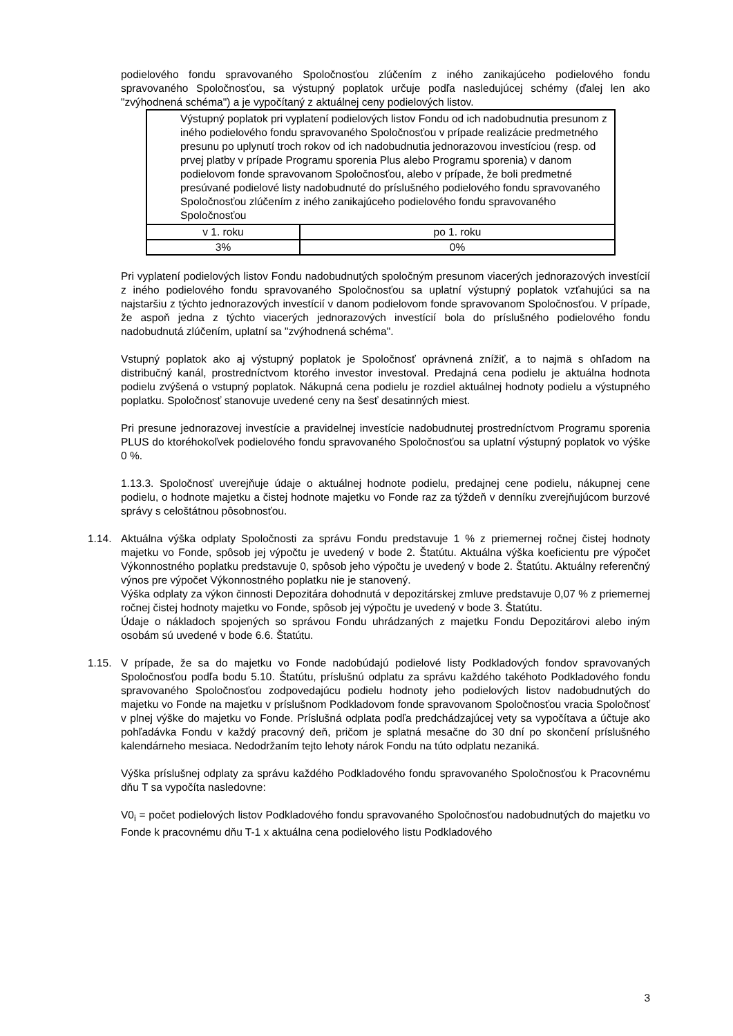podielového fondu spravovaného Spoločnosťou zlúčením z iného zanikajúceho podielového fondu spravovaného Spoločnosťou, sa výstupný poplatok určuje podľa nasledujúcej schémy (ďalej len ako "zvýhodnená schéma") a je vypočítaný z aktuálnej ceny podielových listov.
| Výstupný poplatok pri vyplatení podielových listov Fondu od ich nadobudnutia presunom z iného podielového fondu spravovaného Spoločnosťou v prípade realizácie predmetného presunu po uplynutí troch rokov od ich nadobudnutia jednorazovou investíciou (resp. od prvej platby v prípade Programu sporenia Plus alebo Programu sporenia) v danom podielovom fonde spravovanom Spoločnosťou, alebo v prípade, že boli predmetné presúvané podielové listy nadobudnuté do príslušného podielového fondu spravovaného Spoločnosťou zlúčením z iného zanikajúceho podielového fondu spravovaného Spoločnosťou | |
| v 1. roku | po 1. roku |
| 3% | 0% |
Pri vyplatení podielových listov Fondu nadobudnutých spoločným presunom viacerých jednorazových investícií z iného podielového fondu spravovaného Spoločnosťou sa uplatní výstupný poplatok vzťahujúci sa na najstaršiu z týchto jednorazových investícií v danom podielovom fonde spravovanom Spoločnosťou. V prípade, že aspoň jedna z týchto viacerých jednorazových investícií bola do príslušného podielového fondu nadobudnutá zlúčením, uplatní sa "zvýhodnená schéma".
Vstupný poplatok ako aj výstupný poplatok je Spoločnosť oprávnená znížiť, a to najmä s ohľadom na distribučný kanál, prostredníctvom ktorého investor investoval. Predajná cena podielu je aktuálna hodnota podielu zvýšená o vstupný poplatok. Nákupná cena podielu je rozdiel aktuálnej hodnoty podielu a výstupného poplatku. Spoločnosť stanovuje uvedené ceny na šesť desatinných miest.
Pri presune jednorazovej investície a pravidelnej investície nadobudnutej prostredníctvom Programu sporenia PLUS do ktoréhokoľvek podielového fondu spravovaného Spoločnosťou sa uplatní výstupný poplatok vo výške 0 %.
1.13.3. Spoločnosť uverejňuje údaje o aktuálnej hodnote podielu, predajnej cene podielu, nákupnej cene podielu, o hodnote majetku a čistej hodnote majetku vo Fonde raz za týždeň v denníku zverejňujúcom burzové správy s celoštátnou pôsobnosťou.
1.14. Aktuálna výška odplaty Spoločnosti za správu Fondu predstavuje 1 % z priemernej ročnej čistej hodnoty majetku vo Fonde, spôsob jej výpočtu je uvedený v bode 2. Štatútu. Aktuálna výška koeficientu pre výpočet Výkonnostného poplatku predstavuje 0, spôsob jeho výpočtu je uvedený v bode 2. Štatútu. Aktuálny referenčný výnos pre výpočet Výkonnostného poplatku nie je stanovený.
Výška odplaty za výkon činnosti Depozitára dohodnutá v depozitárskej zmluve predstavuje 0,07 % z priemernej ročnej čistej hodnoty majetku vo Fonde, spôsob jej výpočtu je uvedený v bode 3. Štatútu.
Údaje o nákladoch spojených so správou Fondu uhrádzaných z majetku Fondu Depozitárovi alebo iným osobám sú uvedené v bode 6.6. Štatútu.
1.15. V prípade, že sa do majetku vo Fonde nadobúdajú podielové listy Podkladových fondov spravovaných Spoločnosťou podľa bodu 5.10. Štatútu, príslušnú odplatu za správu každého takéhoto Podkladového fondu spravovaného Spoločnosťou zodpovedajúcu podielu hodnoty jeho podielových listov nadobudnutých do majetku vo Fonde na majetku v príslušnom Podkladovom fonde spravovanom Spoločnosťou vracia Spoločnosť v plnej výške do majetku vo Fonde. Príslušná odplata podľa predchádzajúcej vety sa vypočítava a účtuje ako pohľadávka Fondu v každý pracovný deň, pričom je splatná mesačne do 30 dní po skončení príslušného kalendárneho mesiaca. Nedodržaním tejto lehoty nárok Fondu na túto odplatu nezaniká.
Výška príslušnej odplaty za správu každého Podkladového fondu spravovaného Spoločnosťou k Pracovnému dňu T sa vypočíta nasledovne:
V0<sub>i</sub> = počet podielových listov Podkladového fondu spravovaného Spoločnosťou nadobudnutých do majetku vo Fonde k pracovnému dňu T-1 x aktuálna cena podielového listu Podkladového
3